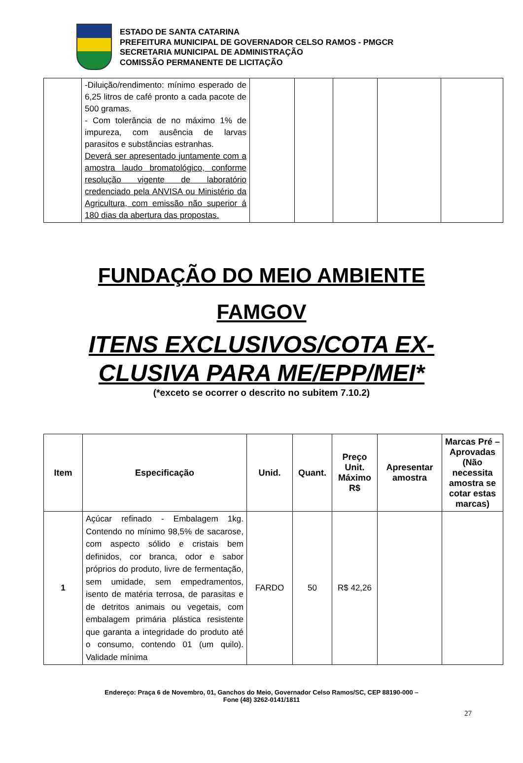ESTADO DE SANTA CATARINA
PREFEITURA MUNICIPAL DE GOVERNADOR CELSO RAMOS - PMGCR
SECRETARIA MUNICIPAL DE ADMINISTRAÇÃO
COMISSÃO PERMANENTE DE LICITAÇÃO
| | -Diluição/rendimento: mínimo esperado de 6,25 litros de café pronto a cada pacote de 500 gramas. - Com tolerância de no máximo 1% de impureza, com ausência de larvas parasitos e substâncias estranhas. Deverá ser apresentado juntamente com a amostra laudo bromatológico, conforme resolução vigente de laboratório credenciado pela ANVISA ou Ministério da Agricultura, com emissão não superior á 180 dias da abertura das propostas. | | | | | |
FUNDAÇÃO DO MEIO AMBIENTE
FAMGOV
ITENS EXCLUSIVOS/COTA EX-
CLUSIVA PARA ME/EPP/MEI*
(*exceto se ocorrer o descrito no subitem 7.10.2)
| Item | Especificação | Unid. | Quant. | Preço Unit. Máximo R$ | Apresentar amostra | Marcas Pré – Aprovadas (Não necessita amostra se cotar estas marcas) |
| --- | --- | --- | --- | --- | --- | --- |
| 1 | Açúcar refinado - Embalagem 1kg. Contendo no mínimo 98,5% de sacarose, com aspecto sólido e cristais bem definidos, cor branca, odor e sabor próprios do produto, livre de fermentação, sem umidade, sem empedramentos, isento de matéria terrosa, de parasitas e de detritos animais ou vegetais, com embalagem primária plástica resistente que garanta a integridade do produto até o consumo, contendo 01 (um quilo). Validade mínima | FARDO | 50 | R$ 42,26 | | |
Endereço: Praça 6 de Novembro, 01, Ganchos do Meio, Governador Celso Ramos/SC, CEP 88190-000 –
Fone (48) 3262-0141/1811
27